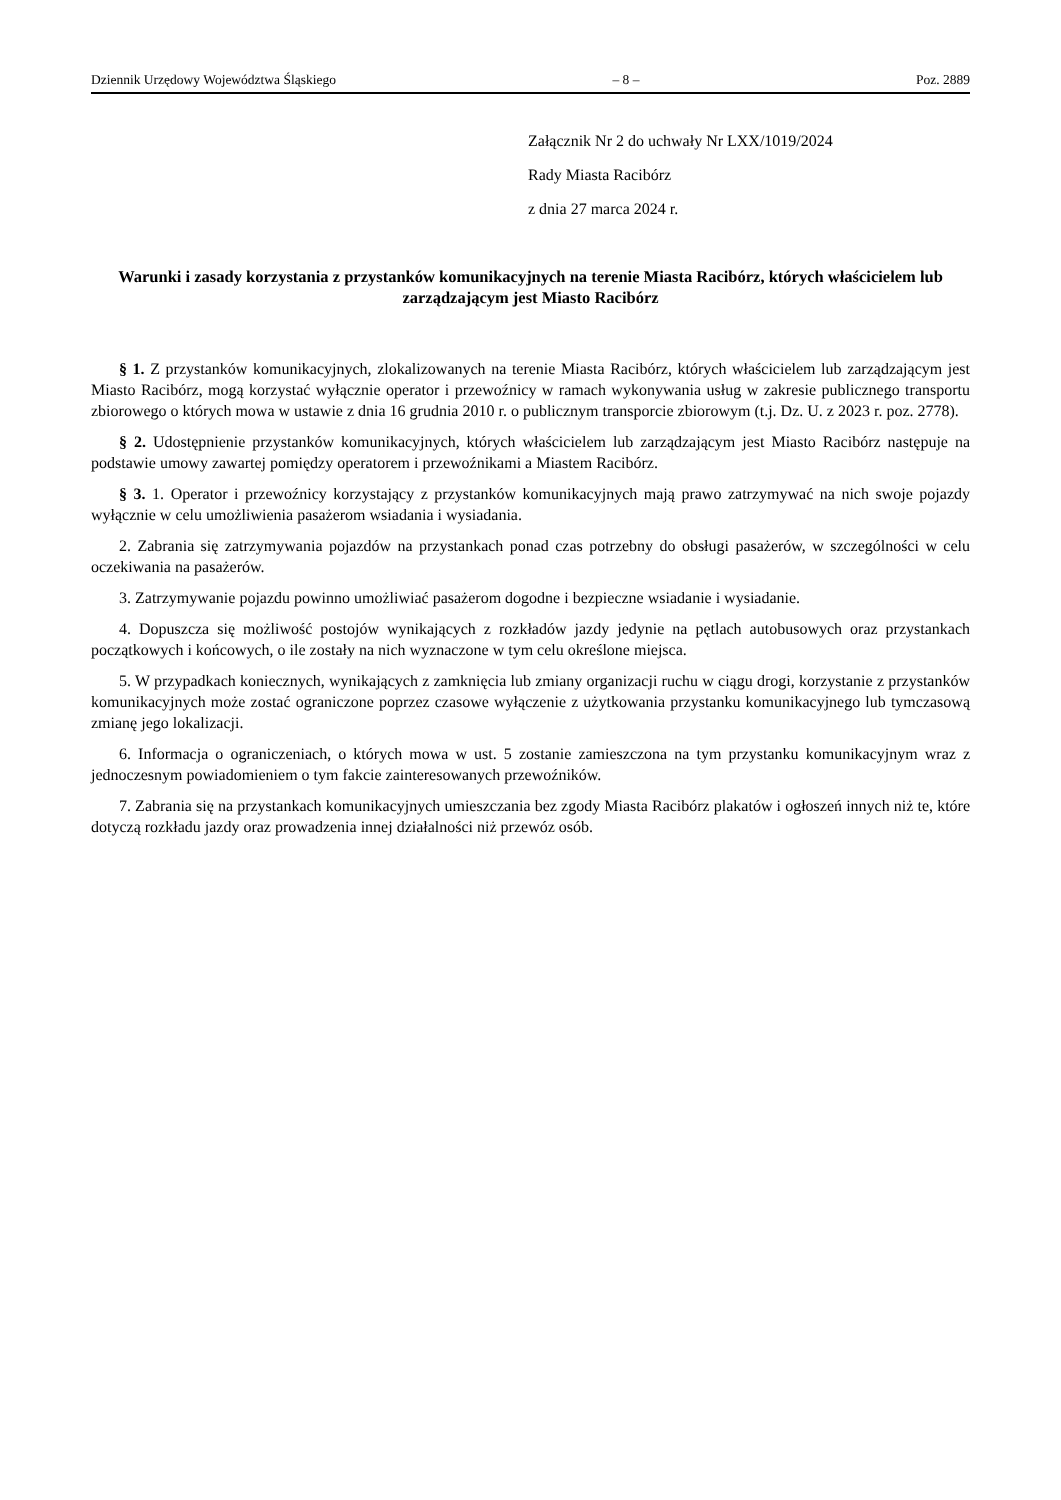Dziennik Urzędowy Województwa Śląskiego – 8 – Poz. 2889
Załącznik Nr 2 do uchwały Nr LXX/1019/2024
Rady Miasta Racibórz
z dnia 27 marca 2024 r.
Warunki i zasady korzystania z przystanków komunikacyjnych na terenie Miasta Racibórz, których właścicielem lub zarządzającym jest Miasto Racibórz
§ 1. Z przystanków komunikacyjnych, zlokalizowanych na terenie Miasta Racibórz, których właścicielem lub zarządzającym jest Miasto Racibórz, mogą korzystać wyłącznie operator i przewoźnicy w ramach wykonywania usług w zakresie publicznego transportu zbiorowego o których mowa w ustawie z dnia 16 grudnia 2010 r. o publicznym transporcie zbiorowym (t.j. Dz. U. z 2023 r. poz. 2778).
§ 2. Udostępnienie przystanków komunikacyjnych, których właścicielem lub zarządzającym jest Miasto Racibórz następuje na podstawie umowy zawartej pomiędzy operatorem i przewoźnikami a Miastem Racibórz.
§ 3. 1. Operator i przewoźnicy korzystający z przystanków komunikacyjnych mają prawo zatrzymywać na nich swoje pojazdy wyłącznie w celu umożliwienia pasażerom wsiadania i wysiadania.
2. Zabrania się zatrzymywania pojazdów na przystankach ponad czas potrzebny do obsługi pasażerów, w szczególności w celu oczekiwania na pasażerów.
3. Zatrzymywanie pojazdu powinno umożliwiać pasażerom dogodne i bezpieczne wsiadanie i wysiadanie.
4. Dopuszcza się możliwość postojów wynikających z rozkładów jazdy jedynie na pętlach autobusowych oraz przystankach początkowych i końcowych, o ile zostały na nich wyznaczone w tym celu określone miejsca.
5. W przypadkach koniecznych, wynikających z zamknięcia lub zmiany organizacji ruchu w ciągu drogi, korzystanie z przystanków komunikacyjnych może zostać ograniczone poprzez czasowe wyłączenie z użytkowania przystanku komunikacyjnego lub tymczasową zmianę jego lokalizacji.
6. Informacja o ograniczeniach, o których mowa w ust. 5 zostanie zamieszczona na tym przystanku komunikacyjnym wraz z jednoczesnym powiadomieniem o tym fakcie zainteresowanych przewoźników.
7. Zabrania się na przystankach komunikacyjnych umieszczania bez zgody Miasta Racibórz plakatów i ogłoszeń innych niż te, które dotyczą rozkładu jazdy oraz prowadzenia innej działalności niż przewóz osób.